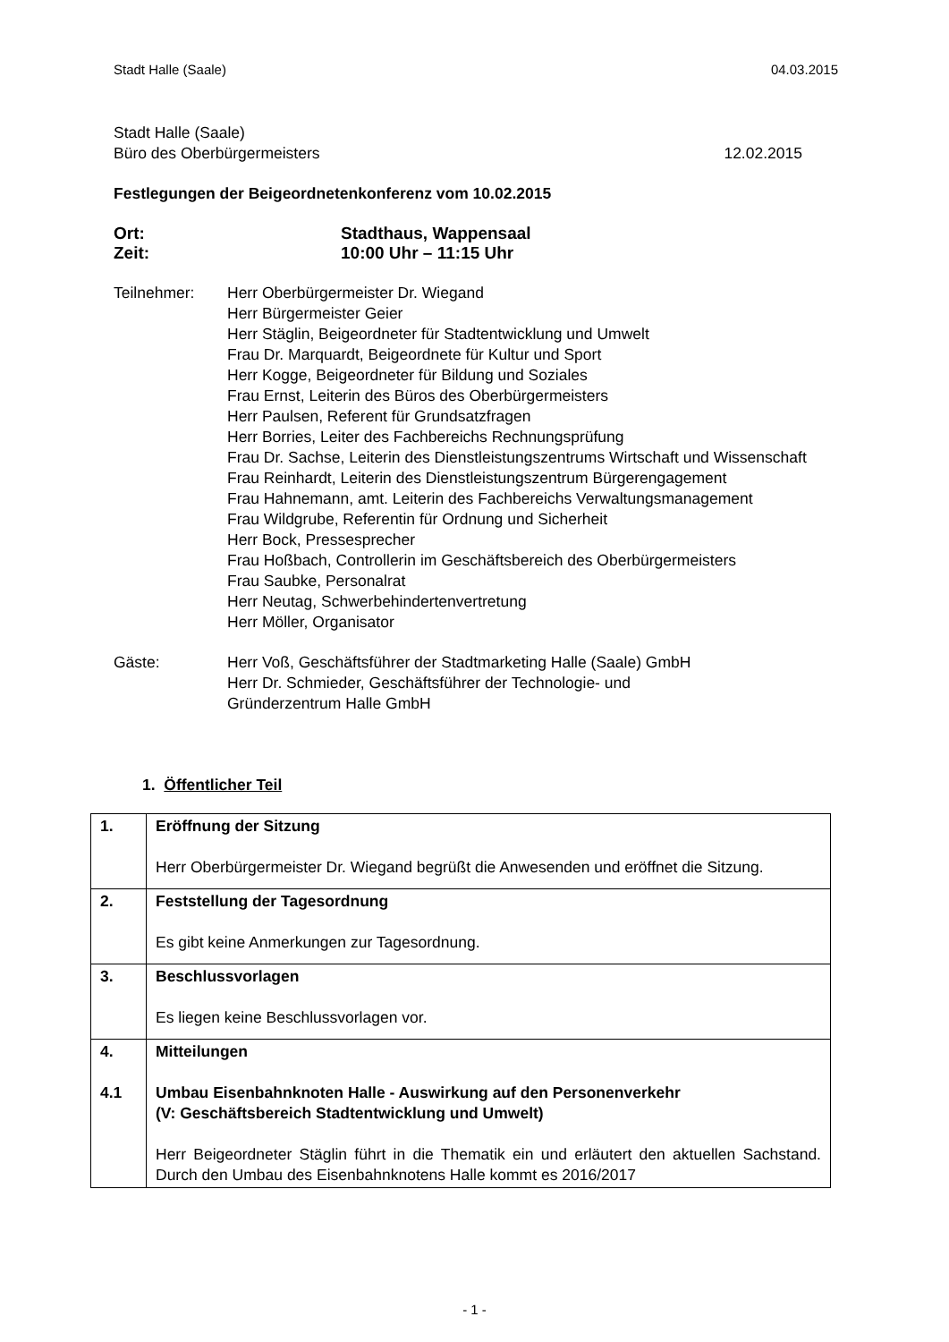Stadt Halle (Saale) 04.03.2015
Stadt Halle (Saale)
Büro des Oberbürgermeisters 12.02.2015
Festlegungen der Beigeordnetenkonferenz vom 10.02.2015
Ort: Stadthaus, Wappensaal
Zeit: 10:00 Uhr – 11:15 Uhr
Teilnehmer: Herr Oberbürgermeister Dr. Wiegand
Herr Bürgermeister Geier
Herr Stäglin, Beigeordneter für Stadtentwicklung und Umwelt
Frau Dr. Marquardt, Beigeordnete für Kultur und Sport
Herr Kogge, Beigeordneter für Bildung und Soziales
Frau Ernst, Leiterin des Büros des Oberbürgermeisters
Herr Paulsen, Referent für Grundsatzfragen
Herr Borries, Leiter des Fachbereichs Rechnungsprüfung
Frau Dr. Sachse, Leiterin des Dienstleistungszentrums Wirtschaft und Wissenschaft
Frau Reinhardt, Leiterin des Dienstleistungszentrum Bürgerengagement
Frau Hahnemann, amt. Leiterin des Fachbereichs Verwaltungsmanagement
Frau Wildgrube, Referentin für Ordnung und Sicherheit
Herr Bock, Pressesprecher
Frau Hoßbach, Controllerin im Geschäftsbereich des Oberbürgermeisters
Frau Saubke, Personalrat
Herr Neutag, Schwerbehindertenvertretung
Herr Möller, Organisator
Gäste: Herr Voß, Geschäftsführer der Stadtmarketing Halle (Saale) GmbH
Herr Dr. Schmieder, Geschäftsführer der Technologie- und
Gründerzentrum Halle GmbH
1. Öffentlicher Teil
| 1. | Eröffnung der Sitzung Herr Oberbürgermeister Dr. Wiegand begrüßt die Anwesenden und eröffnet die Sitzung. |
| 2. | Feststellung der Tagesordnung Es gibt keine Anmerkungen zur Tagesordnung. |
| 3. | Beschlussvorlagen Es liegen keine Beschlussvorlagen vor. |
| 4. 4.1 | Mitteilungen Umbau Eisenbahnknoten Halle - Auswirkung auf den Personenverkehr (V: Geschäftsbereich Stadtentwicklung und Umwelt) Herr Beigeordneter Stäglin führt in die Thematik ein und erläutert den aktuellen Sachstand. Durch den Umbau des Eisenbahnknotens Halle kommt es 2016/2017 |
- 1 -